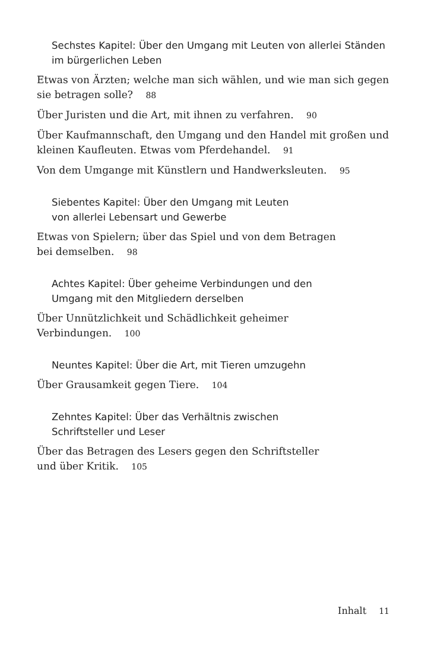Sechstes Kapitel: Über den Umgang mit Leuten von allerlei Ständen im bürgerlichen Leben
Etwas von Ärzten; welche man sich wählen, und wie man sich gegen sie betragen solle? 88
Über Juristen und die Art, mit ihnen zu verfahren. 90
Über Kaufmannschaft, den Umgang und den Handel mit großen und kleinen Kaufleuten. Etwas vom Pferdehandel. 91
Von dem Umgange mit Künstlern und Handwerksleuten. 95
Siebentes Kapitel: Über den Umgang mit Leuten
von allerlei Lebensart und Gewerbe
Etwas von Spielern; über das Spiel und von dem Betragen
bei demselben. 98
Achtes Kapitel: Über geheime Verbindungen und den
Umgang mit den Mitgliedern derselben
Über Unnützlichkeit und Schädlichkeit geheimer
Verbindungen. 100
Neuntes Kapitel: Über die Art, mit Tieren umzugehn
Über Grausamkeit gegen Tiere. 104
Zehntes Kapitel: Über das Verhältnis zwischen
Schriftsteller und Leser
Über das Betragen des Lesers gegen den Schriftsteller
und über Kritik. 105
Inhalt 11